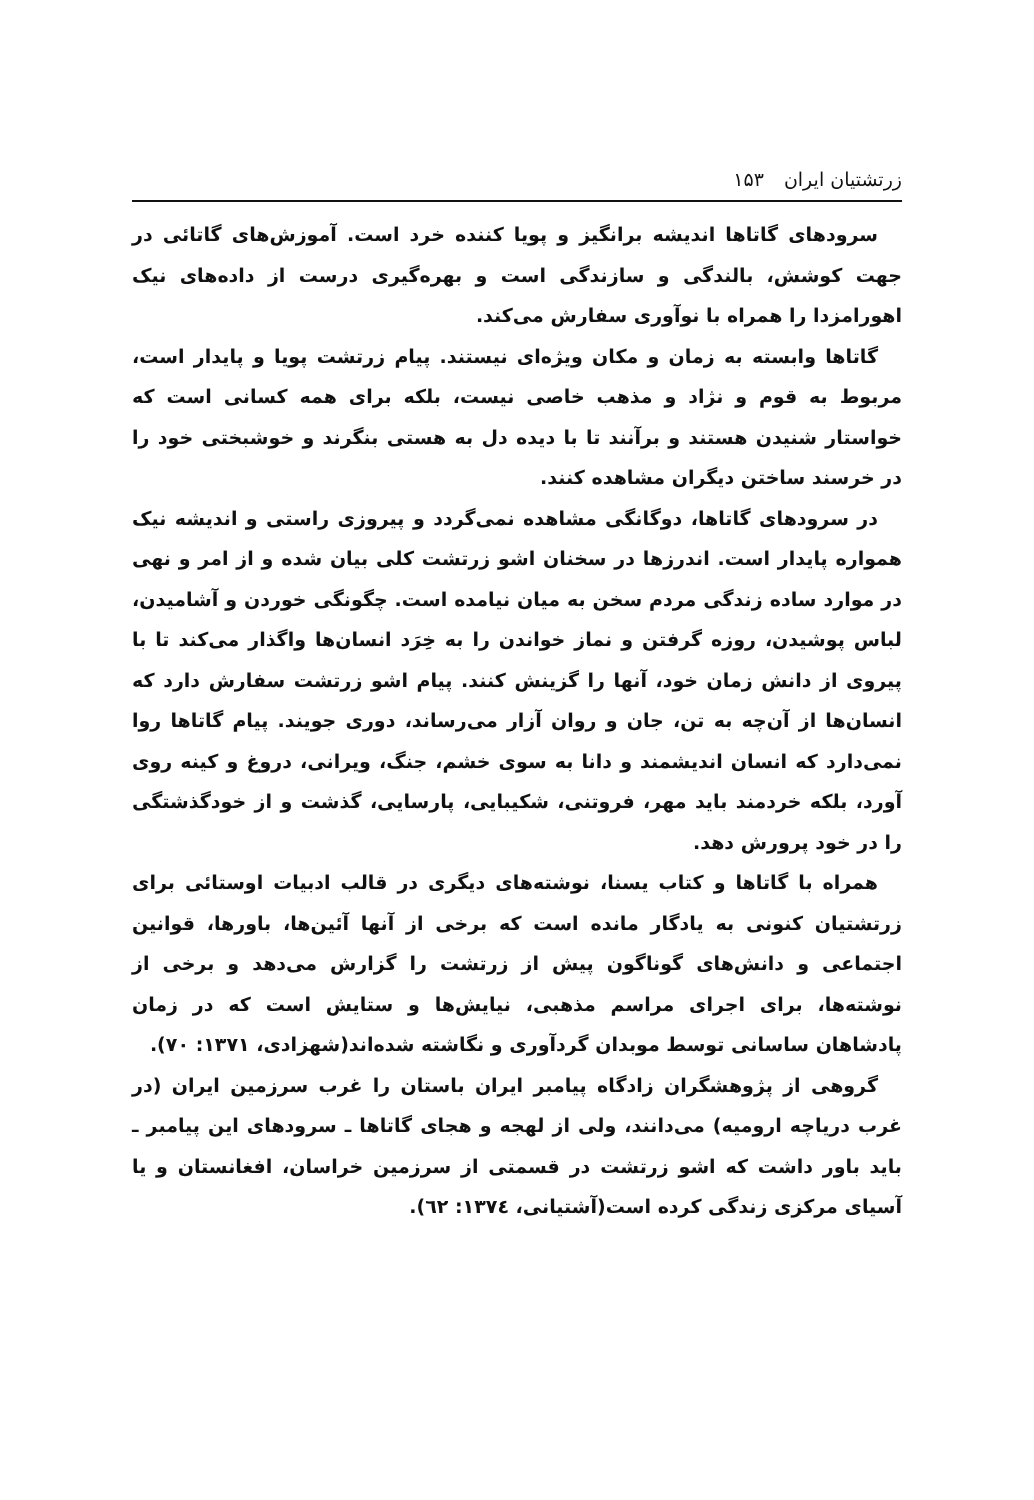زرتشتیان ایران ۱۵۳
سرودهای گاتاها اندیشه برانگیز و پویا کننده خرد است. آموزش‌های گاتائی در جهت کوشش، بالندگی و سازندگی است و بهره‌گیری درست از داده‌های نیک اهورامزدا را همراه با نوآوری سفارش می‌کند.
گاتاها وابسته به زمان و مکان ویژه‌ای نیستند. پیام زرتشت پویا و پایدار است، مربوط به قوم و نژاد و مذهب خاصی نیست، بلکه برای همه کسانی است که خواستار شنیدن هستند و برآنند تا با دیده دل به هستی بنگرند و خوشبختی خود را در خرسند ساختن دیگران مشاهده کنند.
در سرودهای گاتاها، دوگانگی مشاهده نمی‌گردد و پیروزی راستی و اندیشه نیک همواره پایدار است. اندرزها در سخنان اشو زرتشت کلی بیان شده و از امر و نهی در موارد ساده زندگی مردم سخن به میان نیامده است. چگونگی خوردن و آشامیدن، لباس پوشیدن، روزه گرفتن و نماز خواندن را به خِرَد انسان‌ها واگذار می‌کند تا با پیروی از دانش زمان خود، آنها را گزینش کنند. پیام اشو زرتشت سفارش دارد که انسان‌ها از آن‌چه به تن، جان و روان آزار می‌رساند، دوری جویند. پیام گاتاها روا نمی‌دارد که انسان اندیشمند و دانا به سوی خشم، جنگ، ویرانی، دروغ و کینه روی آورد، بلکه خردمند باید مهر، فروتنی، شکیبایی، پارسایی، گذشت و از خودگذشتگی را در خود پرورش دهد.
همراه با گاتاها و کتاب یسنا، نوشته‌های دیگری در قالب ادبیات اوستائی برای زرتشتیان کنونی به یادگار مانده است که برخی از آنها آئین‌ها، باورها، قوانین اجتماعی و دانش‌های گوناگون پیش از زرتشت را گزارش می‌دهد و برخی از نوشته‌ها، برای اجرای مراسم مذهبی، نیایش‌ها و ستایش است که در زمان پادشاهان ساسانی توسط موبدان گردآوری و نگاشته شده‌اند(شهزادی، ۱۳۷۱: ۷۰).
گروهی از پژوهشگران زادگاه پیامبر ایران باستان را غرب سرزمین ایران (در غرب دریاچه ارومیه) می‌دانند، ولی از لهجه و هجای گاتاها ـ سرودهای این پیامبر ـ باید باور داشت که اشو زرتشت در قسمتی از سرزمین خراسان، افغانستان و یا آسیای مرکزی زندگی کرده است(آشتیانی، ۱۳۷٤: ٦٢).